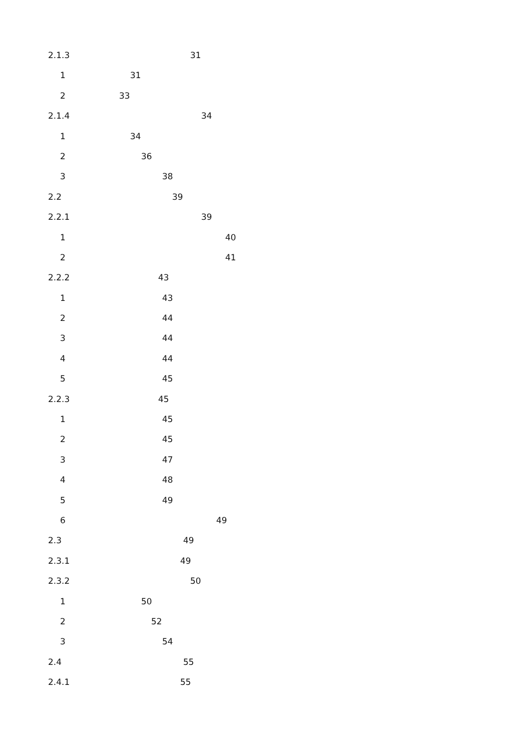2.1.3 31
1 31
2 33
2.1.4 34
1 34
2 36
3 38
2.2 39
2.2.1 39
1 40
2 41
2.2.2 43
1 43
2 44
3 44
4 44
5 45
2.2.3 45
1 45
2 45
3 47
4 48
5 49
6 49
2.3 49
2.3.1 49
2.3.2 50
1 50
2 52
3 54
2.4 55
2.4.1 55